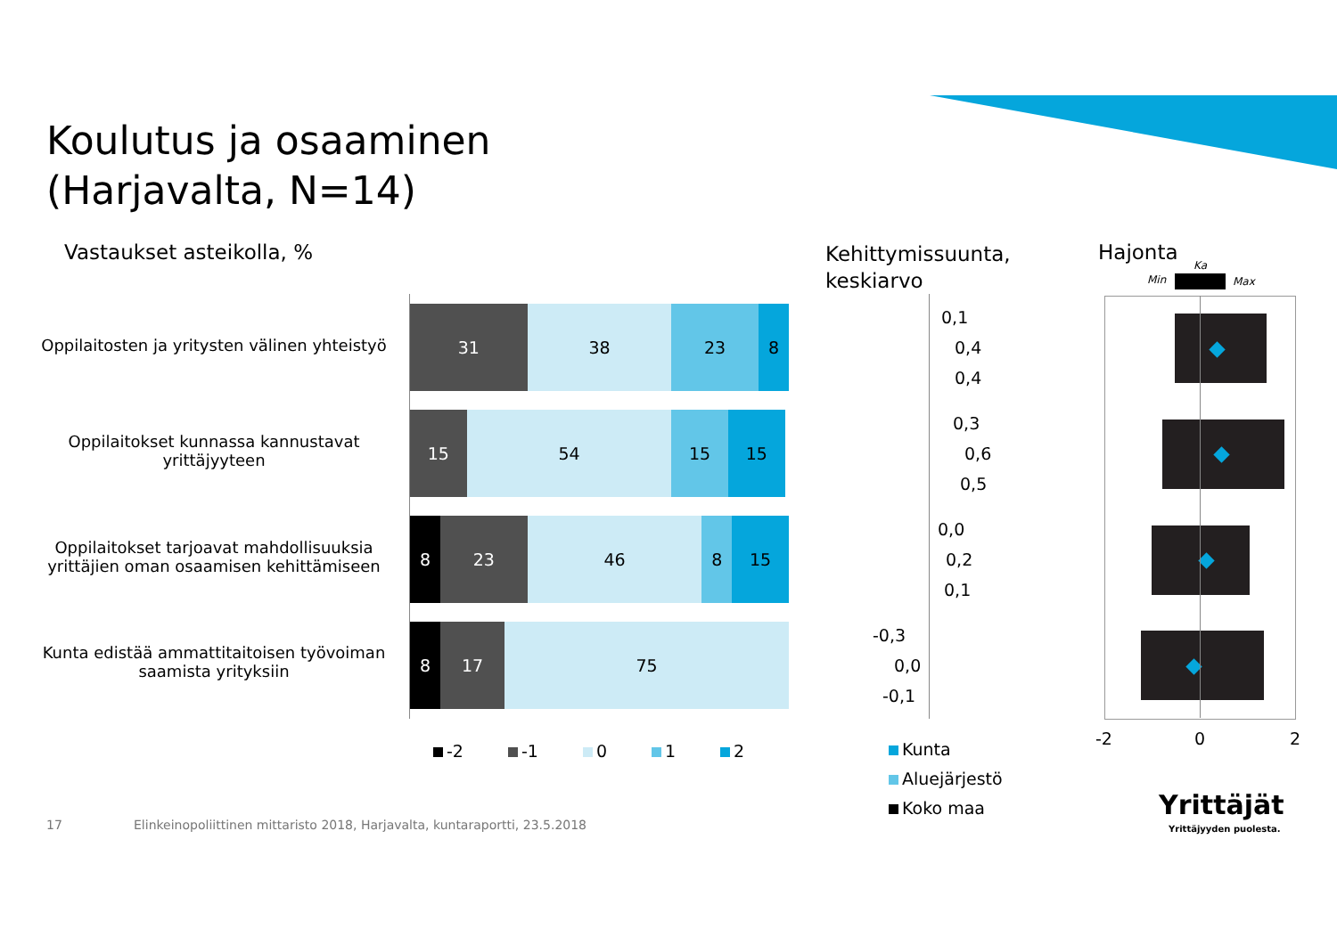Koulutus ja osaaminen
(Harjavalta, N=14)
Vastaukset asteikolla, %
Kehittymissuunta,
keskiarvo
Hajonta
Min
Ka
Max
Oppilaitosten ja yritysten välinen yhteistyö
Oppilaitokset kunnassa kannustavat
yrittäjyyteen
Oppilaitokset tarjoavat mahdollisuuksia
yrittäjien oman osaamisen kehittämiseen
Kunta edistää ammattitaitoisen työvoiman
saamista yrityksiin
31 38 23 8
15 54 15 15
8 23 46 8 15
8 17 75
-2 -1 0 1 2
0,1
0,4
0,4
0,3
0,6
0,5
0,0
0,2
0,1
-0,3
0,0
-0,1
Kunta
Aluejärjestö
Koko maa
-2 0 2
17
Elinkeinopoliittinen mittaristo 2018, Harjavalta, kuntaraportti, 23.5.2018
Yrittäjät
Yrittäjyyden puolesta.